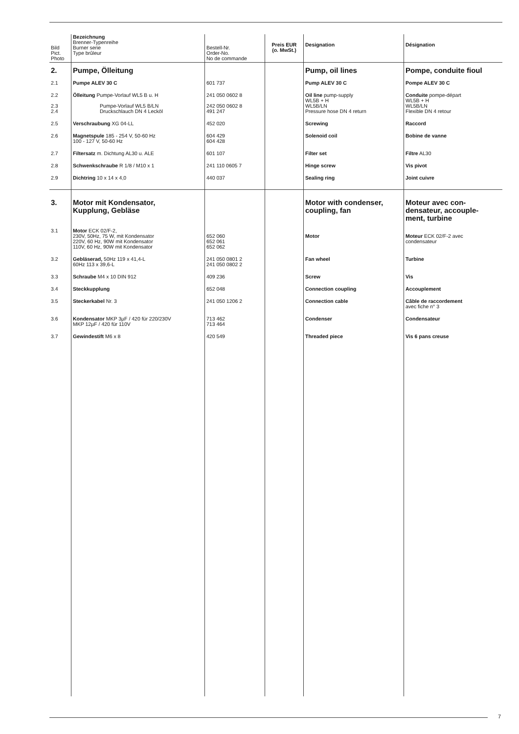| Bild Pict. Photo | Bezeichnung Brenner-Typenreihe Burner serie Type brûleur | Bestell-Nr. Order-No. No de commande | Preis EUR (o. MwSt.) | Designation | Désignation |
| --- | --- | --- | --- | --- | --- |
| 2. | Pumpe, Ölleitung | | | Pump, oil lines | Pompe, conduite fioul |
| 2.1 | Pumpe ALEV 30 C | 601 737 | | Pump ALEV 30 C | Pompe ALEV 30 C |
| 2.2 | Ölleitung Pumpe-Vorlauf WL5 B u. H | 241 050 0602 8 | | Oil line pump-supply WL5B + H | Conduite pompe-départ WL5B + H |
| 2.3 2.4 | Pumpe-Vorlauf WL5 B/LN Druckschlauch DN 4 Lecköl | 242 050 0602 8 491 247 | | WL5B/LN Pressure hose DN 4 return | WL5B/LN Flexible DN 4 retour |
| 2.5 | Verschraubung XG 04-LL | 452 020 | | Screwing | Raccord |
| 2.6 | Magnetspule 185 - 254 V, 50-60 Hz 100 - 127 V, 50-60 Hz | 604 429 604 428 | | Solenoid coil | Bobine de vanne |
| 2.7 | Filtersatz m. Dichtung AL30 u. ALE | 601 107 | | Filter set | Filtre AL30 |
| 2.8 | Schwenkschraube R 1/8 / M10 x 1 | 241 110 0605 7 | | Hinge screw | Vis pivot |
| 2.9 | Dichtring 10 x 14 x 4,0 | 440 037 | | Sealing ring | Joint cuivre |
| 3. | Motor mit Kondensator, Kupplung, Gebläse | | | Motor with condenser, coupling, fan | Moteur avec con- densateur, accouple- ment, turbine |
| 3.1 | Motor ECK 02/F-2, 230V, 50Hz, 75 W, mit Kondensator 220V, 60 Hz, 90W mit Kondensator 110V, 60 Hz, 90W mit Kondensator | 652 060 652 061 652 062 | | Motor | Moteur ECK 02/F-2 avec condensateur |
| 3.2 | Gebläserad, 50Hz 119 x 41,4-L 60Hz 113 x 39,6-L | 241 050 0801 2 241 050 0802 2 | | Fan wheel | Turbine |
| 3.3 | Schraube M4 x 10 DIN 912 | 409 236 | | Screw | Vis |
| 3.4 | Steckkupplung | 652 048 | | Connection coupling | Accouplement |
| 3.5 | Steckerkabel Nr. 3 | 241 050 1206 2 | | Connection cable | Câble de raccordement avec fiche n° 3 |
| 3.6 | Kondensator MKP 3µF / 420 für 220/230V MKP 12µF / 420 für 110V | 713 462 713 464 | | Condenser | Condensateur |
| 3.7 | Gewindestift M6 x 8 | 420 549 | | Threaded piece | Vis 6 pans creuse |
7